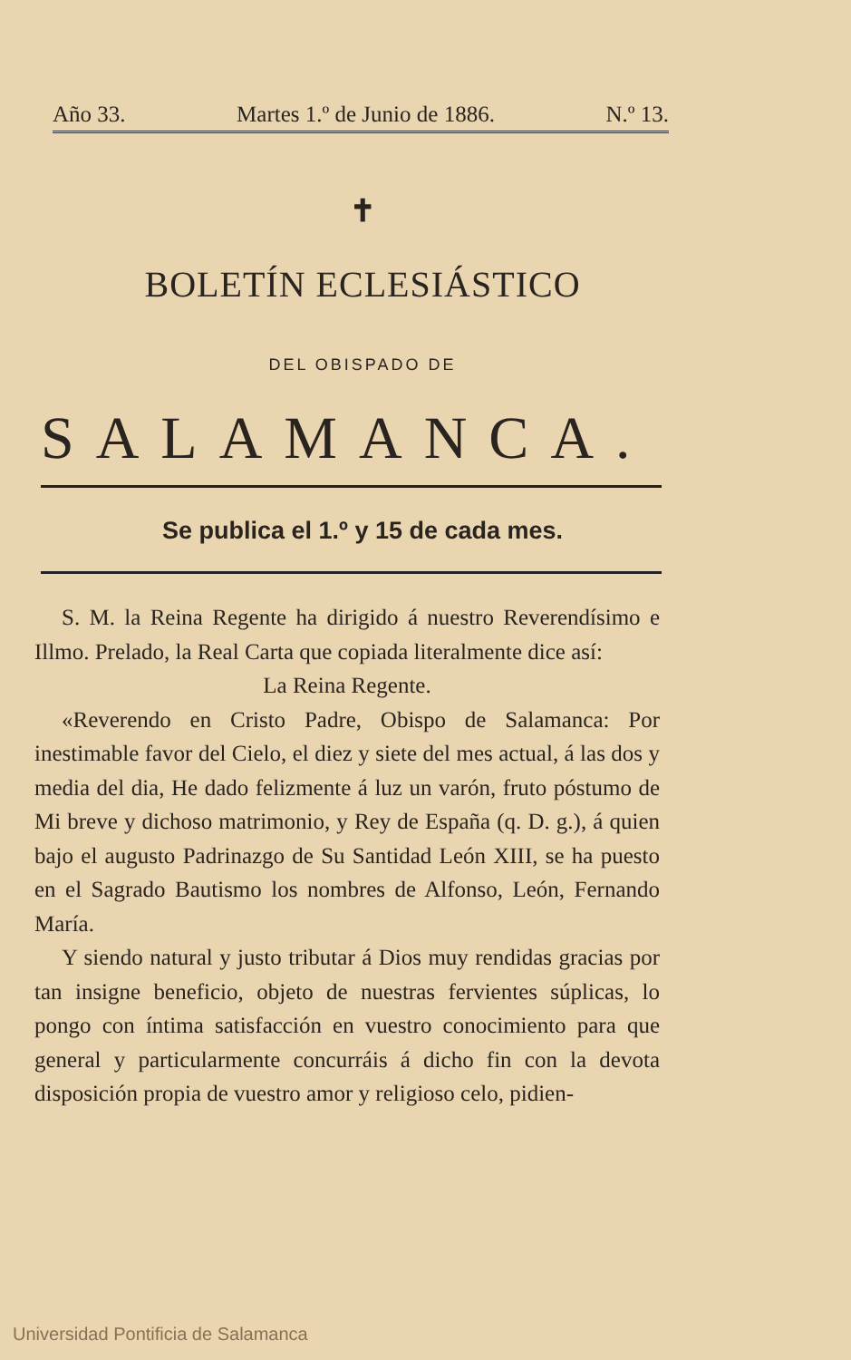Año 33. Martes 1.º de Junio de 1886. N.º 13.
✝
BOLETÍN ECLESIÁSTICO
DEL OBISPADO DE
SALAMANCA.
Se publica el 1.º y 15 de cada mes.
S. M. la Reina Regente ha dirigido á nuestro Reverendísimo e Illmo. Prelado, la Real Carta que copiada literalmente dice así:
La Reina Regente.
«Reverendo en Cristo Padre, Obispo de Salamanca: Por inestimable favor del Cielo, el diez y siete del mes actual, á las dos y media del dia, He dado felizmente á luz un varón, fruto póstumo de Mi breve y dichoso matrimonio, y Rey de España (q. D. g.), á quien bajo el augusto Padrinazgo de Su Santidad León XIII, se ha puesto en el Sagrado Bautismo los nombres de Alfonso, León, Fernando María.
Y siendo natural y justo tributar á Dios muy rendidas gracias por tan insigne beneficio, objeto de nuestras fervientes súplicas, lo pongo con íntima satisfacción en vuestro conocimiento para que general y particularmente concurráis á dicho fin con la devota disposición propia de vuestro amor y religioso celo, pidien-
Universidad Pontificia de Salamanca